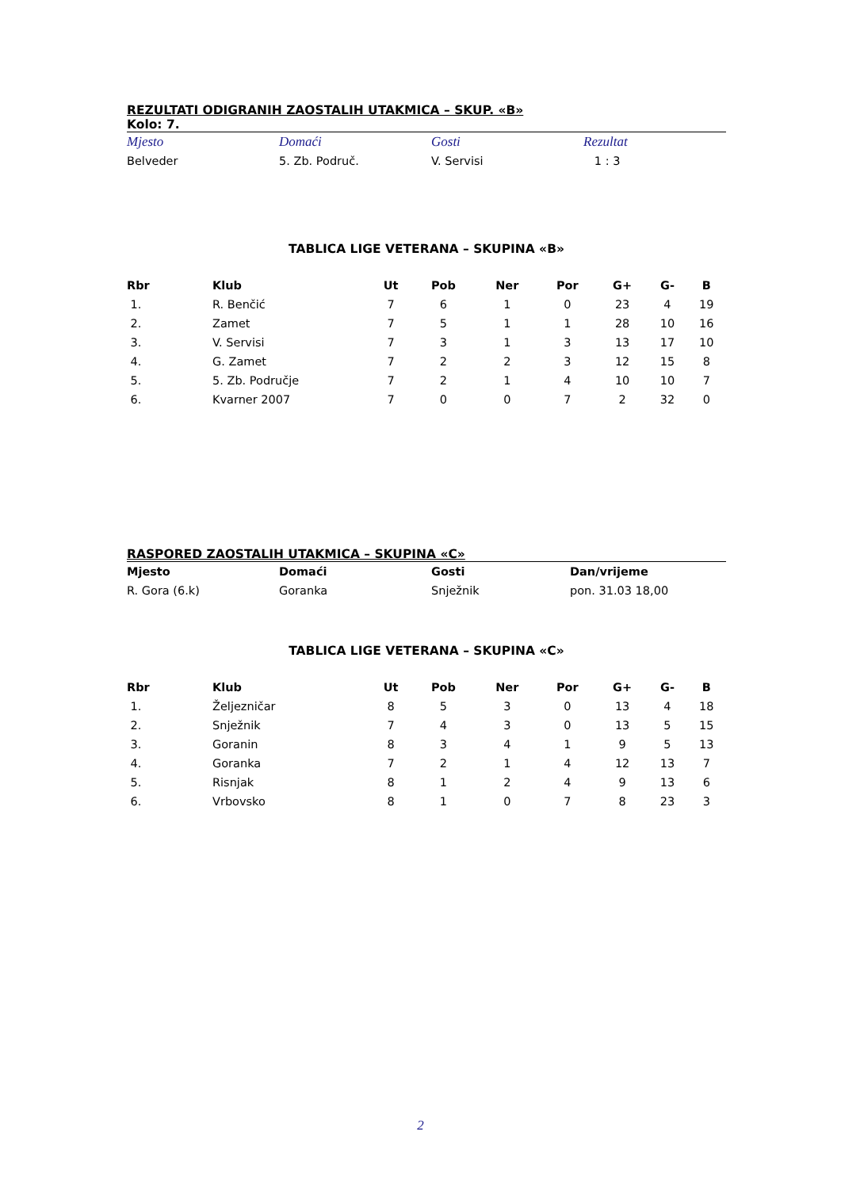REZULTATI ODIGRANIH ZAOSTALIH UTAKMICA – SKUP. «B»
Kolo: 7.
| Mjesto | Domaći | Gosti | Rezultat |
| --- | --- | --- | --- |
| Belveder | 5. Zb. Područ. | V. Servisi | 1 : 3 |
TABLICA LIGE VETERANA – SKUPINA «B»
| Rbr | Klub | Ut | Pob | Ner | Por | G+ | G- | B |
| --- | --- | --- | --- | --- | --- | --- | --- | --- |
| 1. | R. Benčić | 7 | 6 | 1 | 0 | 23 | 4 | 19 |
| 2. | Zamet | 7 | 5 | 1 | 1 | 28 | 10 | 16 |
| 3. | V. Servisi | 7 | 3 | 1 | 3 | 13 | 17 | 10 |
| 4. | G. Zamet | 7 | 2 | 2 | 3 | 12 | 15 | 8 |
| 5. | 5. Zb. Područje | 7 | 2 | 1 | 4 | 10 | 10 | 7 |
| 6. | Kvarner 2007 | 7 | 0 | 0 | 7 | 2 | 32 | 0 |
RASPORED ZAOSTALIH UTAKMICA – SKUPINA «C»
| Mjesto | Domaći | Gosti | Dan/vrijeme |
| --- | --- | --- | --- |
| R. Gora (6.k) | Goranka | Snježnik | pon. 31.03 18,00 |
TABLICA LIGE VETERANA – SKUPINA «C»
| Rbr | Klub | Ut | Pob | Ner | Por | G+ | G- | B |
| --- | --- | --- | --- | --- | --- | --- | --- | --- |
| 1. | Željezničar | 8 | 5 | 3 | 0 | 13 | 4 | 18 |
| 2. | Snježnik | 7 | 4 | 3 | 0 | 13 | 5 | 15 |
| 3. | Goranin | 8 | 3 | 4 | 1 | 9 | 5 | 13 |
| 4. | Goranka | 7 | 2 | 1 | 4 | 12 | 13 | 7 |
| 5. | Risnjak | 8 | 1 | 2 | 4 | 9 | 13 | 6 |
| 6. | Vrbovsko | 8 | 1 | 0 | 7 | 8 | 23 | 3 |
2